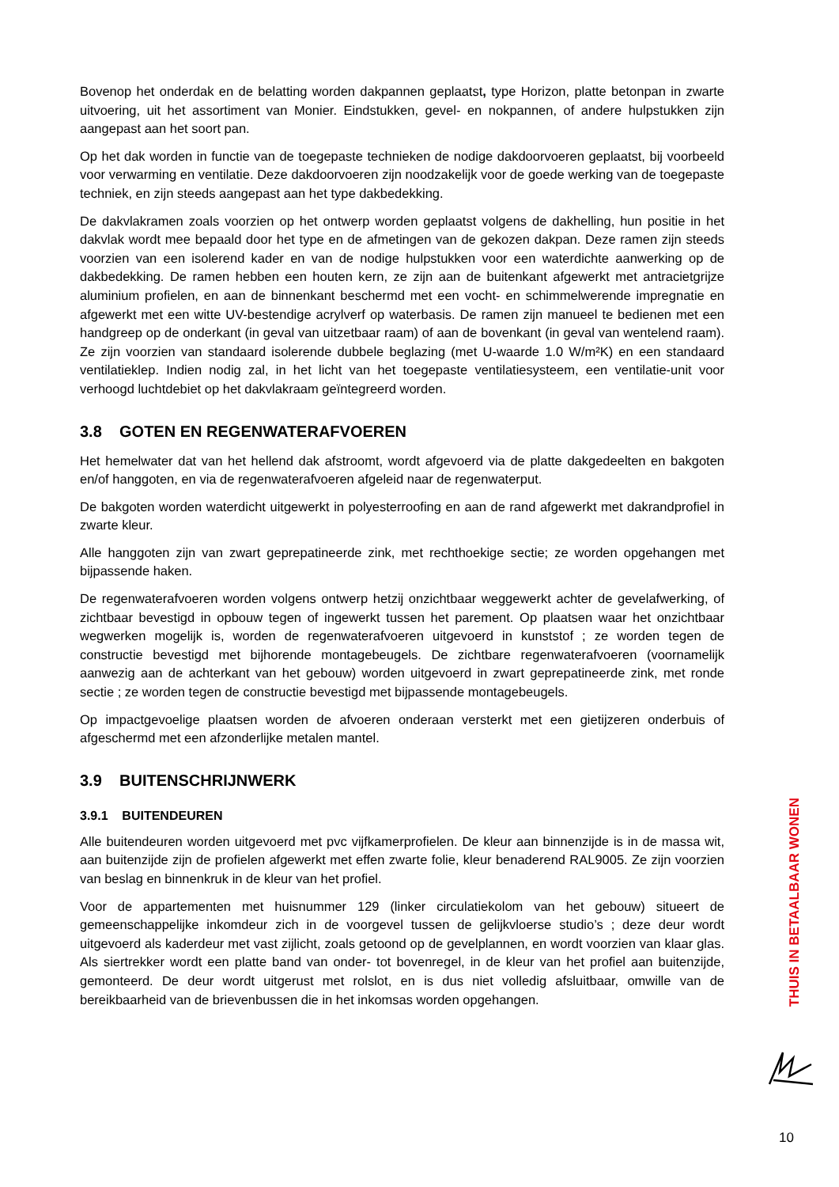Bovenop het onderdak en de belatting worden dakpannen geplaatst, type Horizon, platte betonpan in zwarte uitvoering, uit het assortiment van Monier. Eindstukken, gevel- en nokpannen, of andere hulpstukken zijn aangepast aan het soort pan.
Op het dak worden in functie van de toegepaste technieken de nodige dakdoorvoeren geplaatst, bij voorbeeld voor verwarming en ventilatie. Deze dakdoorvoeren zijn noodzakelijk voor de goede werking van de toegepaste techniek, en zijn steeds aangepast aan het type dakbedekking.
De dakvlakramen zoals voorzien op het ontwerp worden geplaatst volgens de dakhelling, hun positie in het dakvlak wordt mee bepaald door het type en de afmetingen van de gekozen dakpan. Deze ramen zijn steeds voorzien van een isolerend kader en van de nodige hulpstukken voor een waterdichte aanwerking op de dakbedekking. De ramen hebben een houten kern, ze zijn aan de buitenkant afgewerkt met antracietgrijze aluminium profielen, en aan de binnenkant beschermd met een vocht- en schimmelwerende impregnatie en afgewerkt met een witte UV-bestendige acrylverf op waterbasis. De ramen zijn manueel te bedienen met een handgreep op de onderkant (in geval van uitzetbaar raam) of aan de bovenkant (in geval van wentelend raam). Ze zijn voorzien van standaard isolerende dubbele beglazing (met U-waarde 1.0 W/m²K) en een standaard ventilatieklep. Indien nodig zal, in het licht van het toegepaste ventilatiesysteem, een ventilatie-unit voor verhoogd luchtdebiet op het dakvlakraam geïntegreerd worden.
3.8 GOTEN EN REGENWATERAFVOEREN
Het hemelwater dat van het hellend dak afstroomt, wordt afgevoerd via de platte dakgedeelten en bakgoten en/of hanggoten, en via de regenwaterafvoeren afgeleid naar de regenwaterput.
De bakgoten worden waterdicht uitgewerkt in polyesterroofing en aan de rand afgewerkt met dakrandprofiel in zwarte kleur.
Alle hanggoten zijn van zwart geprepatineerde zink, met rechthoekige sectie; ze worden opgehangen met bijpassende haken.
De regenwaterafvoeren worden volgens ontwerp hetzij onzichtbaar weggewerkt achter de gevelafwerking, of zichtbaar bevestigd in opbouw tegen of ingewerkt tussen het parement. Op plaatsen waar het onzichtbaar wegwerken mogelijk is, worden de regenwaterafvoeren uitgevoerd in kunststof ; ze worden tegen de constructie bevestigd met bijhorende montagebeugels. De zichtbare regenwaterafvoeren (voornamelijk aanwezig aan de achterkant van het gebouw) worden uitgevoerd in zwart geprepatineerde zink, met ronde sectie ; ze worden tegen de constructie bevestigd met bijpassende montagebeugels.
Op impactgevoelige plaatsen worden de afvoeren onderaan versterkt met een gietijzeren onderbuis of afgeschermd met een afzonderlijke metalen mantel.
3.9 BUITENSCHRIJNWERK
3.9.1 BUITENDEUREN
Alle buitendeuren worden uitgevoerd met pvc vijfkamerprofielen. De kleur aan binnenzijde is in de massa wit, aan buitenzijde zijn de profielen afgewerkt met effen zwarte folie, kleur benaderend RAL9005. Ze zijn voorzien van beslag en binnenkruk in de kleur van het profiel.
Voor de appartementen met huisnummer 129 (linker circulatiekolom van het gebouw) situeert de gemeenschappelijke inkomdeur zich in de voorgevel tussen de gelijkvloerse studio’s ; deze deur wordt uitgevoerd als kaderdeur met vast zijlicht, zoals getoond op de gevelplannen, en wordt voorzien van klaar glas. Als siertrekker wordt een platte band van onder- tot bovenregel, in de kleur van het profiel aan buitenzijde, gemonteerd. De deur wordt uitgerust met rolslot, en is dus niet volledig afsluitbaar, omwille van de bereikbaarheid van de brievenbussen die in het inkomsas worden opgehangen.
THUIS IN BETAALBAAR WONEN
10